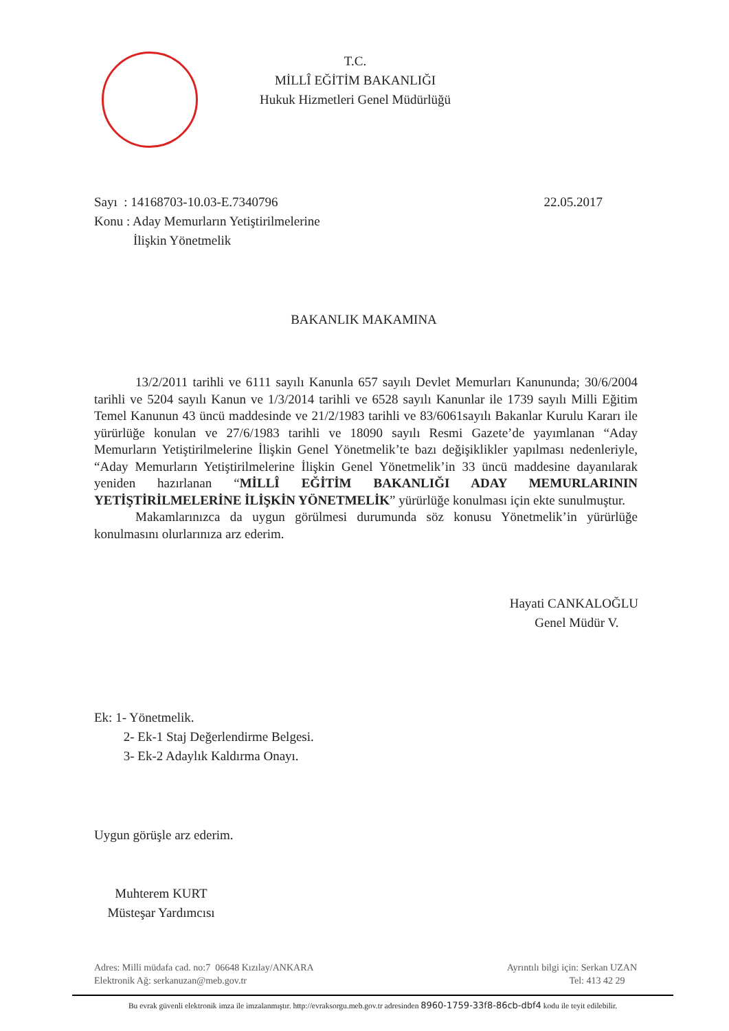T.C.
MİLLÎ EĞİTİM BAKANLIĞI
Hukuk Hizmetleri Genel Müdürlüğü
Sayı : 14168703-10.03-E.7340796 22.05.2017
Konu : Aday Memurların Yetiştirilmelerine
İlişkin Yönetmelik
BAKANLIK MAKAMINA
13/2/2011 tarihli ve 6111 sayılı Kanunla 657 sayılı Devlet Memurları Kanununda; 30/6/2004 tarihli ve 5204 sayılı Kanun ve 1/3/2014 tarihli ve 6528 sayılı Kanunlar ile 1739 sayılı Milli Eğitim Temel Kanunun 43 üncü maddesinde ve 21/2/1983 tarihli ve 83/6061sayılı Bakanlar Kurulu Kararı ile yürürlüğe konulan ve 27/6/1983 tarihli ve 18090 sayılı Resmi Gazete’de yayımlanan “Aday Memurların Yetiştirilmelerine İlişkin Genel Yönetmelik’te bazı değişiklikler yapılması nedenleriyle, “Aday Memurların Yetiştirilmelerine İlişkin Genel Yönetmelik’in 33 üncü maddesine dayanılarak yeniden hazırlanan “MİLLÎ EĞİTİM BAKANLIĞI ADAY MEMURLARININ YETİŞTİRİLMELERİNE İLİŞKİN YÖNETMELİK” yürürlüğe konulması için ekte sunulmuştur.
Makamlarınızca da uygun görülmesi durumunda söz konusu Yönetmelik’in yürürlüğe konulmasını olurlarınıza arz ederim.
Hayati CANKALOĞLU
Genel Müdür V.
Ek: 1- Yönetmelik.
2- Ek-1 Staj Değerlendirme Belgesi.
3- Ek-2 Adaylık Kaldırma Onayı.
Uygun görüşle arz ederim.
Muhterem KURT
Müsteşar Yardımcısı
Adres: Milli müdafa cad. no:7 06648 Kızılay/ANKARA Ayrıntılı bilgi için: Serkan UZAN
Elektronik Ağ: serkanuzan@meb.gov.tr Tel: 413 42 29
Bu evrak güvenli elektronik imza ile imzalanmıştır. http://evraksorgu.meb.gov.tr adresinden 8960-1759-33f8-86cb-dbf4 kodu ile teyit edilebilir.